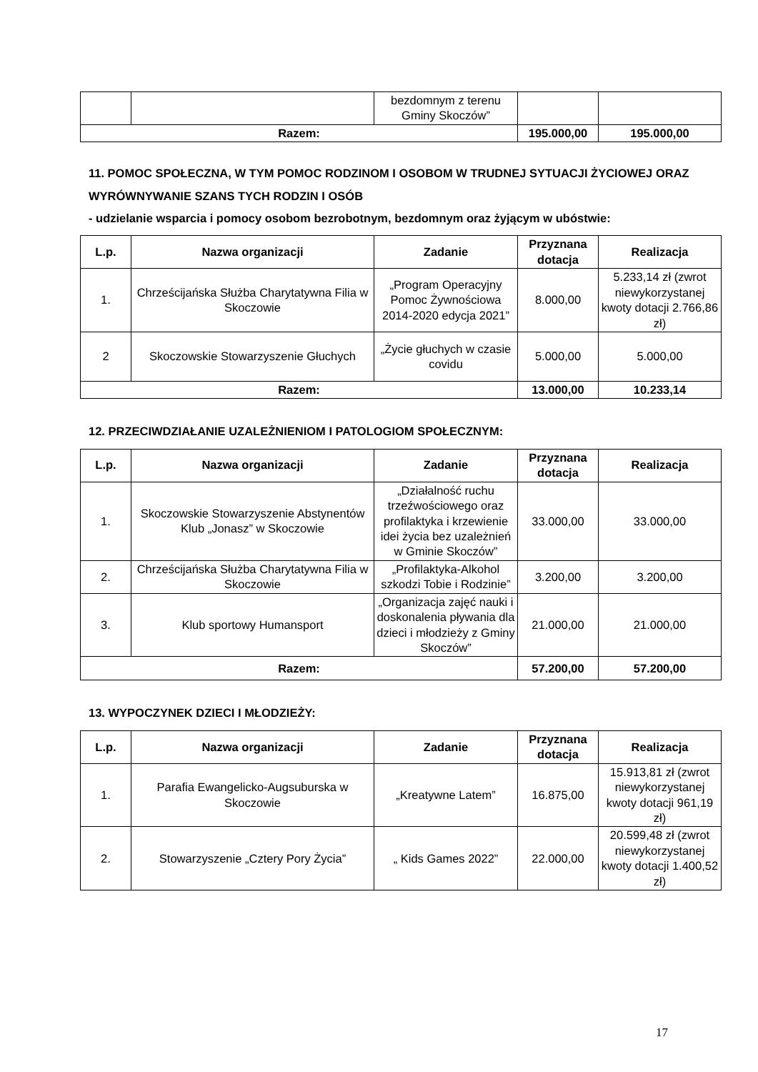| | | bezdomnym z terenu Gminy Skoczów” | | |
| Razem: | | | 195.000,00 | 195.000,00 |
11. POMOC SPOŁECZNA, W TYM POMOC RODZINOM I OSOBOM W TRUDNEJ SYTUACJI ŻYCIOWEJ ORAZ WYRÓWNYWANIE SZANS TYCH RODZIN I OSÓB
- udzielanie wsparcia i pomocy osobom bezrobotnym, bezdomnym oraz żyjącym w ubóstwie:
| L.p. | Nazwa organizacji | Zadanie | Przyznana dotacja | Realizacja |
| --- | --- | --- | --- | --- |
| 1. | Chrześcijańska Służba Charytatywna Filia w Skoczowie | „Program Operacyjny Pomoc Żywnościowa 2014-2020 edycja 2021” | 8.000,00 | 5.233,14 zł (zwrot niewykorzystanej kwoty dotacji 2.766,86 zł) |
| 2 | Skoczowskie Stowarzyszenie Głuchych | „Życie głuchych w czasie covidu | 5.000,00 | 5.000,00 |
| Razem: | | | 13.000,00 | 10.233,14 |
12. PRZECIWDZIAŁANIE UZALEŻNIENIOM I PATOLOGIOM SPOŁECZNYM:
| L.p. | Nazwa organizacji | Zadanie | Przyznana dotacja | Realizacja |
| --- | --- | --- | --- | --- |
| 1. | Skoczowskie Stowarzyszenie Abstynentów Klub „Jonasz” w Skoczowie | „Działalność ruchu trzeźwościowego oraz profilaktyka i krzewienie idei życia bez uzależnień w Gminie Skoczów” | 33.000,00 | 33.000,00 |
| 2. | Chrześcijańska Służba Charytatywna Filia w Skoczowie | „Profilaktyka-Alkohol szkodzi Tobie i Rodzinie” | 3.200,00 | 3.200,00 |
| 3. | Klub sportowy Humansport | „Organizacja zajęć nauki i doskonalenia pływania dla dzieci i młodzieży z Gminy Skoczów” | 21.000,00 | 21.000,00 |
| Razem: | | | 57.200,00 | 57.200,00 |
13. WYPOCZYNEK DZIECI I MŁODZIEŻY:
| L.p. | Nazwa organizacji | Zadanie | Przyznana dotacja | Realizacja |
| --- | --- | --- | --- | --- |
| 1. | Parafia Ewangelicko-Augsuburska w Skoczowie | „Kreatywne Latem” | 16.875,00 | 15.913,81 zł (zwrot niewykorzystanej kwoty dotacji 961,19 zł) |
| 2. | Stowarzyszenie „Cztery Pory Życia” | „ Kids Games 2022” | 22.000,00 | 20.599,48 zł (zwrot niewykorzystanej kwoty dotacji 1.400,52 zł) |
17